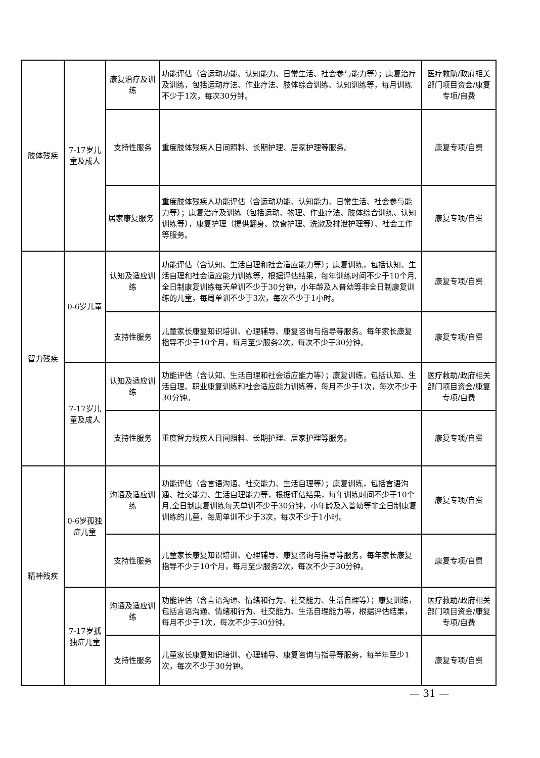| 肢体残疾 | 7-17岁儿童及成人 | 康复治疗及训练 | 功能评估（含运动功能、认知能力、日常生活、社会参与能力等）；康复治疗及训练，包括运动疗法、作业疗法、肢体综合训练、认知训练等，每月训练不少于1次，每次30分钟。 | 医疗救助/政府相关部门项目资金/康复专项/自费 |
| | | 支持性服务 | 重度肢体残疾人日间照料、长期护理、居家护理等服务。 | 康复专项/自费 |
| | | 居家康复服务 | 重度肢体残疾人功能评估（含运动功能、认知能力、日常生活、社会参与能力等）；康复治疗及训练（包括运动、物理、作业疗法、肢体综合训练、认知训练等），康复护理（提供翻身、饮食护理、洗漱及排泄护理等）、社会工作等服务。 | 康复专项/自费 |
| 智力残疾 | 0-6岁儿童 | 认知及适应训练 | 功能评估（含认知、生活自理和社会适应能力等）；康复训练，包括认知、生活自理和社会适应能力训练等，根据评估结果，每年训练时间不少于10个月,全日制康复训练每天单训不少于30分钟，小年龄及入普幼等非全日制康复训练的儿童，每周单训不少于3次，每次不少于1小时。 | 康复专项/自费 |
| | | 支持性服务 | 儿童家长康复知识培训、心理辅导、康复咨询与指导等服务。每年家长康复指导不少于10个月，每月至少服务2次，每次不少于30分钟。 | 康复专项/自费 |
| | 7-17岁儿童及成人 | 认知及适应训练 | 功能评估（含认知、生活自理和社会适应能力等）；康复训练，包括认知、生活自理、职业康复训练和社会适应能力训练等，每月不少于1次，每次不少于30分钟。 | 医疗救助/政府相关部门项目资金/康复专项/自费 |
| | | 支持性服务 | 重度智力残疾人日间照料、长期护理、居家护理等服务。 | 康复专项/自费 |
| 精神残疾 | 0-6岁孤独症儿童 | 沟通及适应训练 | 功能评估（含言语沟通、社交能力、生活自理等）；康复训练，包括言语沟通、社交能力、生活自理能力等，根据评估结果，每年训练时间不少于10个月,全日制康复训练每天单训不少于30分钟，小年龄及入普幼等非全日制康复训练的儿童，每周单训不少于3次，每次不少于1小时。 | 康复专项/自费 |
| | | 支持性服务 | 儿童家长康复知识培训、心理辅导、康复咨询与指导等服务，每年家长康复指导不少于10个月，每月至少服务2次，每次不少于30分钟。 | 康复专项/自费 |
| | 7-17岁孤独症儿童 | 沟通及适应训练 | 功能评估（含言语沟通、情绪和行为、社交能力、生活自理等）；康复训练，包括言语沟通、情绪和行为、社交能力、生活自理能力等，根据评估结果，每月不少于1次，每次不少于30分钟。 | 医疗救助/政府相关部门项目资金/康复专项/自费 |
| | | 支持性服务 | 儿童家长康复知识培训、心理辅导、康复咨询与指导等服务，每半年至少1次，每次不少于30分钟。 | 康复专项/自费 |
— 31 —